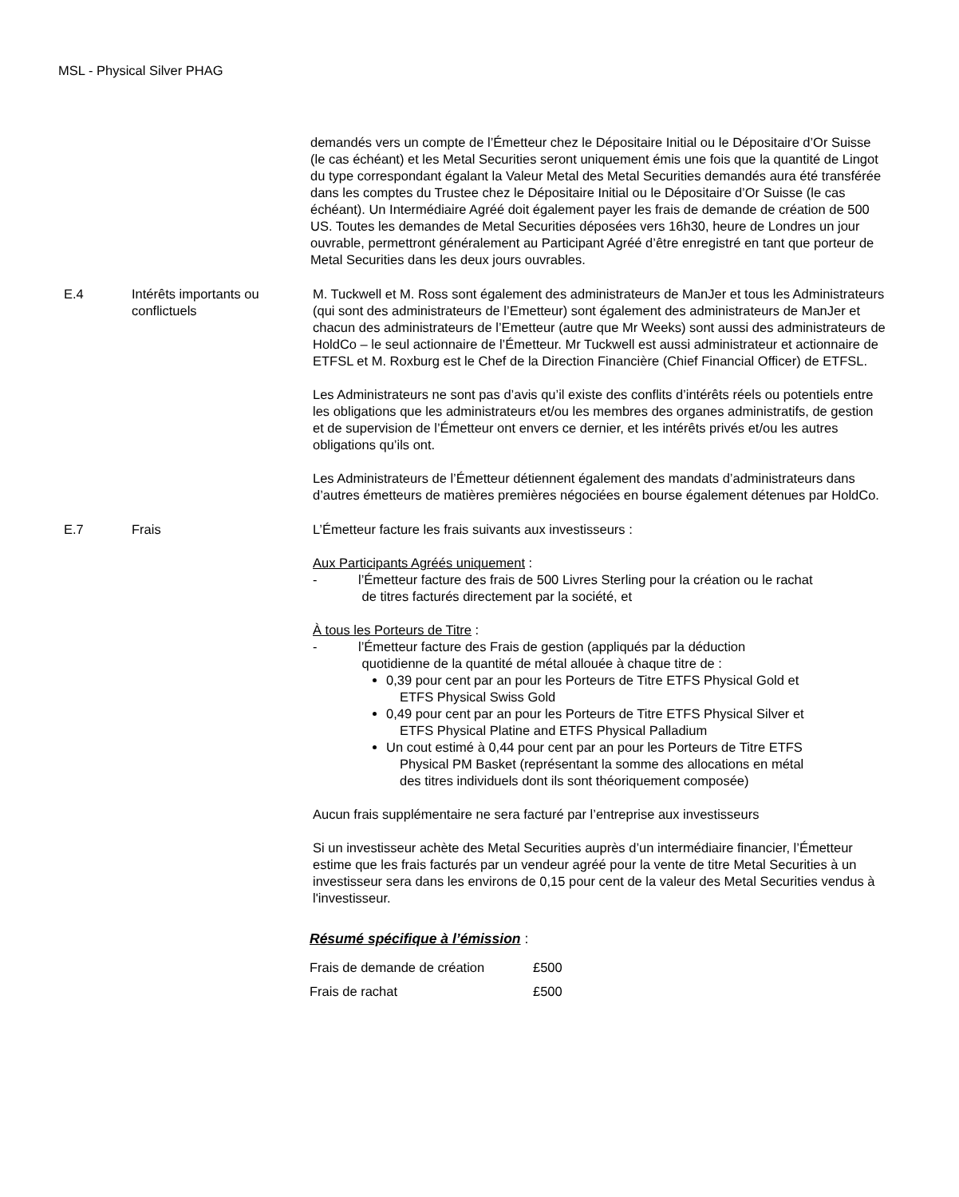MSL - Physical Silver PHAG
demandés vers un compte de l’Émetteur chez le Dépositaire Initial ou le Dépositaire d’Or Suisse (le cas échéant) et les Metal Securities seront uniquement émis une fois que la quantité de Lingot du type correspondant égalant la Valeur Metal des Metal Securities demandés aura été transférée dans les comptes du Trustee chez le Dépositaire Initial ou le Dépositaire d’Or Suisse (le cas échéant). Un Intermédiaire Agréé doit également payer les frais de demande de création de 500 US. Toutes les demandes de Metal Securities déposées vers 16h30, heure de Londres un jour ouvrable, permettront généralement au Participant Agréé d’être enregistré en tant que porteur de Metal Securities dans les deux jours ouvrables.
E.4 Intérêts importants ou conflictuels
M. Tuckwell et M. Ross sont également des administrateurs de ManJer et tous les Administrateurs (qui sont des administrateurs de l’Emetteur) sont également des administrateurs de ManJer et chacun des administrateurs de l’Emetteur (autre que Mr Weeks) sont aussi des administrateurs de HoldCo – le seul actionnaire de l’Émetteur. Mr Tuckwell est aussi administrateur et actionnaire de ETFSL et M. Roxburg est le Chef de la Direction Financière (Chief Financial Officer) de ETFSL.
Les Administrateurs ne sont pas d’avis qu’il existe des conflits d’intérêts réels ou potentiels entre les obligations que les administrateurs et/ou les membres des organes administratifs, de gestion et de supervision de l’Émetteur ont envers ce dernier, et les intérêts privés et/ou les autres obligations qu’ils ont.
Les Administrateurs de l’Émetteur détiennent également des mandats d’administrateurs dans d’autres émetteurs de matières premières négociées en bourse également détenues par HoldCo.
E.7 Frais L’Émetteur facture les frais suivants aux investisseurs :
Aux Participants Agréés uniquement :
- l’Émetteur facture des frais de 500 Livres Sterling pour la création ou le rachat
de titres facturés directement par la société, et
À tous les Porteurs de Titre :
- l’Émetteur facture des Frais de gestion (appliqués par la déduction
quotidienne de la quantité de métal allouée à chaque titre de :
0,39 pour cent par an pour les Porteurs de Titre ETFS Physical Gold et
ETFS Physical Swiss Gold
0,49 pour cent par an pour les Porteurs de Titre ETFS Physical Silver et
ETFS Physical Platine and ETFS Physical Palladium
Un cout estimé à 0,44 pour cent par an pour les Porteurs de Titre ETFS
Physical PM Basket (représentant la somme des allocations en métal
des titres individuels dont ils sont théoriquement composée)
Aucun frais supplémentaire ne sera facturé par l’entreprise aux investisseurs
Si un investisseur achète des Metal Securities auprès d’un intermédiaire financier, l’Émetteur estime que les frais facturés par un vendeur agréé pour la vente de titre Metal Securities à un investisseur sera dans les environs de 0,15 pour cent de la valeur des Metal Securities vendus à l'investisseur.
Résumé spécifique à l’émission :
| Frais de demande de création | £500 |
| Frais de rachat | £500 |